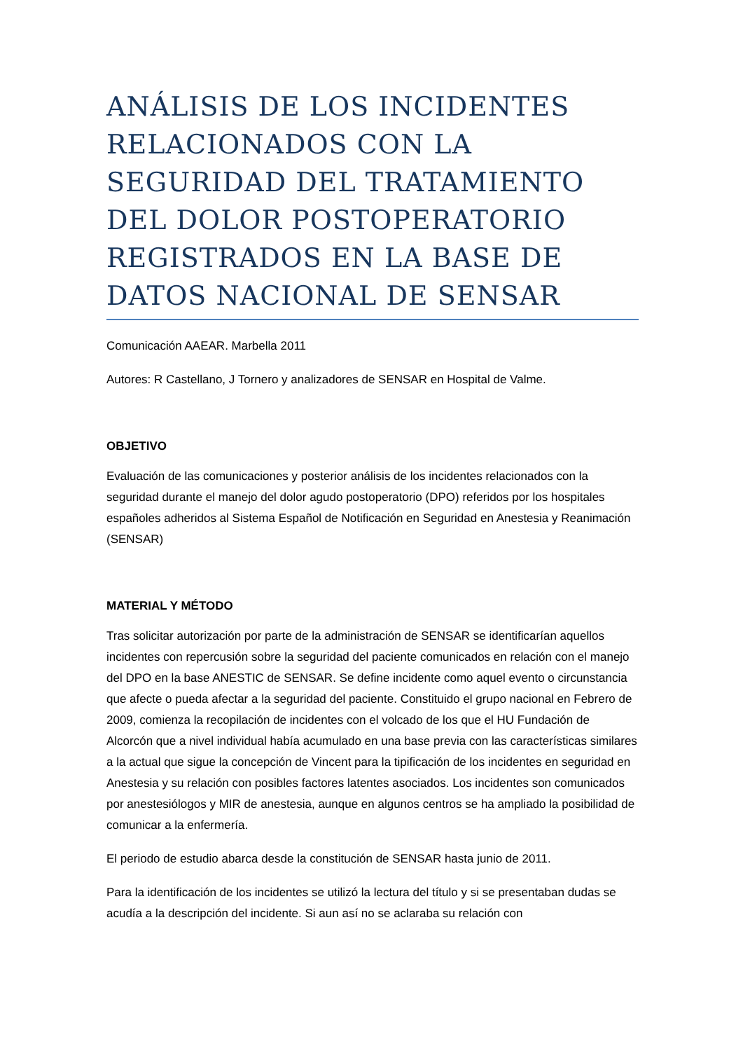ANÁLISIS DE LOS INCIDENTES RELACIONADOS CON LA SEGURIDAD DEL TRATAMIENTO DEL DOLOR POSTOPERATORIO REGISTRADOS EN LA BASE DE DATOS NACIONAL DE SENSAR
Comunicación AAEAR. Marbella 2011
Autores: R Castellano, J Tornero y analizadores de SENSAR en Hospital de Valme.
OBJETIVO
Evaluación de las comunicaciones y posterior análisis de los incidentes relacionados con la seguridad durante el manejo del dolor agudo postoperatorio (DPO) referidos por los hospitales españoles adheridos al Sistema Español de Notificación en Seguridad en Anestesia y Reanimación (SENSAR)
MATERIAL Y MÉTODO
Tras solicitar autorización por parte de la administración de SENSAR se identificarían aquellos incidentes con repercusión sobre la seguridad del paciente comunicados en relación con el manejo del DPO en la base ANESTIC de SENSAR. Se define incidente como aquel evento o circunstancia que afecte o pueda afectar a la seguridad del paciente. Constituido el grupo nacional en Febrero de 2009, comienza la recopilación de incidentes con el volcado de los que el HU Fundación de Alcorcón que a nivel individual había acumulado en una base previa con las características similares a la actual que sigue la concepción de Vincent para la tipificación de los incidentes en seguridad en Anestesia y su relación con posibles factores latentes asociados. Los incidentes son comunicados por anestesiólogos y MIR de anestesia, aunque en algunos centros se ha ampliado la posibilidad de comunicar a la enfermería.
El periodo de estudio abarca desde la constitución de SENSAR hasta junio de 2011.
Para la identificación de los incidentes se utilizó la lectura del título y si se presentaban dudas se acudía a la descripción del incidente. Si aun así no se aclaraba su relación con